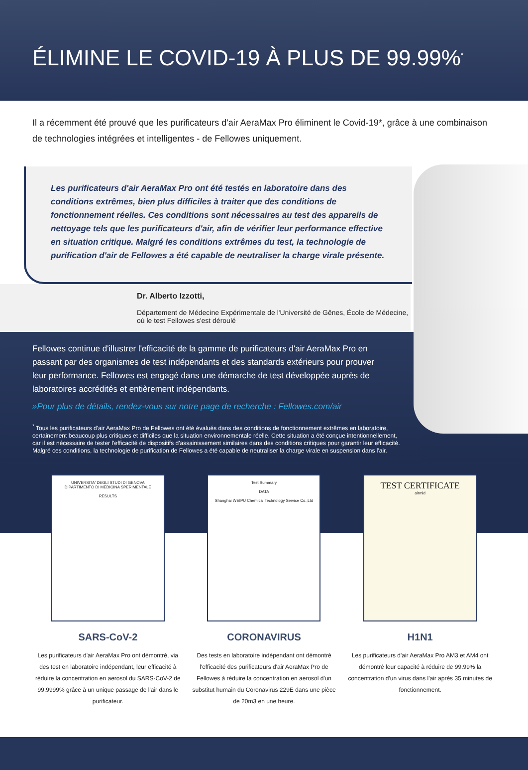ÉLIMINE LE COVID-19 À PLUS DE 99.99%<sup>*</sup>
Il a récemment été prouvé que les purificateurs d'air AeraMax Pro éliminent le Covid-19*, grâce à une combinaison de technologies intégrées et intelligentes - de Fellowes uniquement.
Les purificateurs d'air AeraMax Pro ont été testés en laboratoire dans des conditions extrêmes, bien plus difficiles à traiter que des conditions de fonctionnement réelles. Ces conditions sont nécessaires au test des appareils de nettoyage tels que les purificateurs d'air, afin de vérifier leur performance effective en situation critique. Malgré les conditions extrêmes du test, la technologie de purification d'air de Fellowes a été capable de neutraliser la charge virale présente.
Dr. Alberto Izzotti,
Département de Médecine Expérimentale de l'Université de Gênes, École de Médecine, où le test Fellowes s'est déroulé
Fellowes continue d'illustrer l'efficacité de la gamme de purificateurs d'air AeraMax Pro en passant par des organismes de test indépendants et des standards extérieurs pour prouver leur performance. Fellowes est engagé dans une démarche de test développée auprès de laboratoires accrédités et entièrement indépendants.
»Pour plus de détails, rendez-vous sur notre page de recherche : Fellowes.com/air
<sup>*</sup> Tous les purificateurs d'air AeraMax Pro de Fellowes ont été évalués dans des conditions de fonctionnement extrêmes en laboratoire, certainement beaucoup plus critiques et difficiles que la situation environnementale réelle. Cette situation a été conçue intentionnellement, car il est nécessaire de tester l'efficacité de dispositifs d'assainissement similaires dans des conditions critiques pour garantir leur efficacité. Malgré ces conditions, la technologie de purification de Fellowes a été capable de neutraliser la charge virale en suspension dans l'air.
UNIVERSITA' DEGLI STUDI DI GENOVA
DIPARTIMENTO DI MEDICINA SPERIMENTALE
RESULTS
SARS-CoV-2
Les purificateurs d'air AeraMax Pro ont démontré, via des test en laboratoire indépendant, leur efficacité à réduire la concentration en aerosol du SARS-CoV-2 de 99.9999% grâce à un unique passage de l'air dans le purificateur.
Test Summary
DATA
Shanghai WEIPU Chemical Technology Service Co.,Ltd
CORONAVIRUS
Des tests en laboratoire indépendant ont démontré l'efficacité des purificateurs d'air AeraMax Pro de Fellowes à réduire la concentration en aerosol d'un substitut humain du Coronavirus 229E dans une pièce de 20m3 en une heure.
TEST CERTIFICATE
airmid
H1N1
Les purificateurs d'air AeraMax Pro AM3 et AM4 ont démontré leur capacité à réduire de 99.99% la concentration d'un virus dans l'air après 35 minutes de fonctionnement.